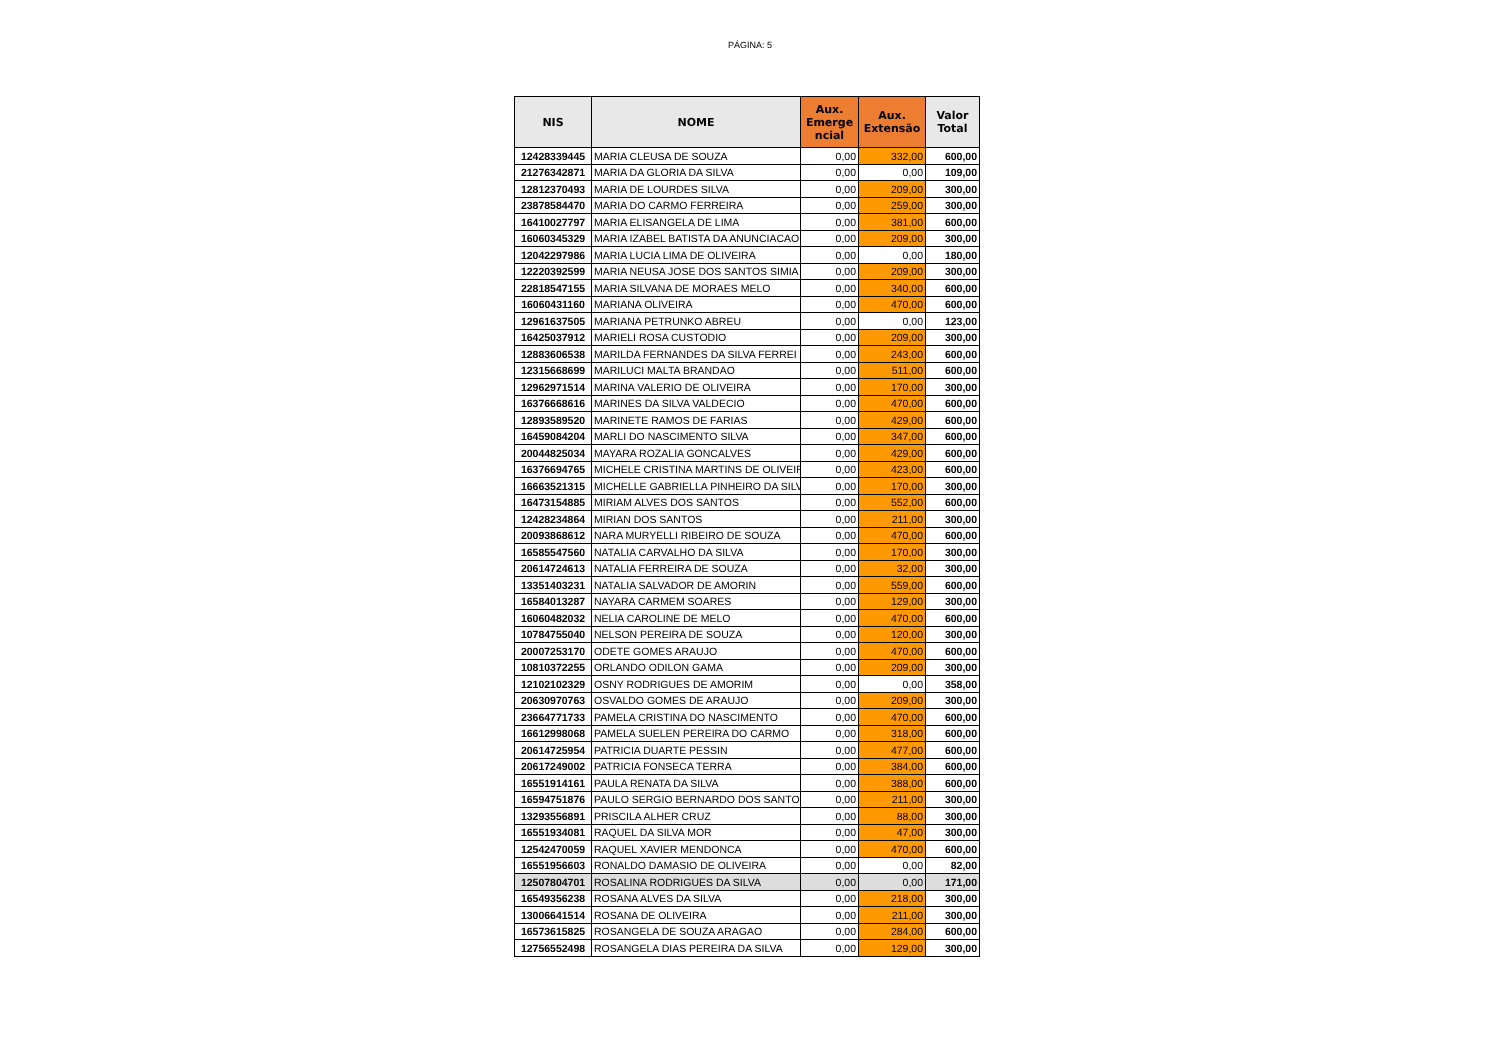PÁGINA: 5
| NIS | NOME | Aux. Emerge ncial | Aux. Extensão | Valor Total |
| --- | --- | --- | --- | --- |
| 12428339445 | MARIA CLEUSA DE SOUZA | 0,00 | 332,00 | 600,00 |
| 21276342871 | MARIA DA GLORIA DA SILVA | 0,00 | 0,00 | 109,00 |
| 12812370493 | MARIA DE LOURDES SILVA | 0,00 | 209,00 | 300,00 |
| 23878584470 | MARIA DO CARMO FERREIRA | 0,00 | 259,00 | 300,00 |
| 16410027797 | MARIA ELISANGELA DE LIMA | 0,00 | 381,00 | 600,00 |
| 16060345329 | MARIA IZABEL BATISTA DA ANUNCIACAO | 0,00 | 209,00 | 300,00 |
| 12042297986 | MARIA LUCIA LIMA DE OLIVEIRA | 0,00 | 0,00 | 180,00 |
| 12220392599 | MARIA NEUSA JOSE DOS SANTOS SIMIA | 0,00 | 209,00 | 300,00 |
| 22818547155 | MARIA SILVANA DE MORAES MELO | 0,00 | 340,00 | 600,00 |
| 16060431160 | MARIANA OLIVEIRA | 0,00 | 470,00 | 600,00 |
| 12961637505 | MARIANA PETRUNKO ABREU | 0,00 | 0,00 | 123,00 |
| 16425037912 | MARIELI ROSA CUSTODIO | 0,00 | 209,00 | 300,00 |
| 12883606538 | MARILDA FERNANDES DA SILVA FERREI | 0,00 | 243,00 | 600,00 |
| 12315668699 | MARILUCI MALTA BRANDAO | 0,00 | 511,00 | 600,00 |
| 12962971514 | MARINA VALERIO DE OLIVEIRA | 0,00 | 170,00 | 300,00 |
| 16376668616 | MARINES DA SILVA VALDECIO | 0,00 | 470,00 | 600,00 |
| 12893589520 | MARINETE RAMOS DE FARIAS | 0,00 | 429,00 | 600,00 |
| 16459084204 | MARLI DO NASCIMENTO SILVA | 0,00 | 347,00 | 600,00 |
| 20044825034 | MAYARA ROZALIA GONCALVES | 0,00 | 429,00 | 600,00 |
| 16376694765 | MICHELE CRISTINA MARTINS DE OLIVEIR | 0,00 | 423,00 | 600,00 |
| 16663521315 | MICHELLE GABRIELLA PINHEIRO DA SILV | 0,00 | 170,00 | 300,00 |
| 16473154885 | MIRIAM ALVES DOS SANTOS | 0,00 | 552,00 | 600,00 |
| 12428234864 | MIRIAN DOS SANTOS | 0,00 | 211,00 | 300,00 |
| 20093868612 | NARA MURYELLI RIBEIRO DE SOUZA | 0,00 | 470,00 | 600,00 |
| 16585547560 | NATALIA CARVALHO DA SILVA | 0,00 | 170,00 | 300,00 |
| 20614724613 | NATALIA FERREIRA DE SOUZA | 0,00 | 32,00 | 300,00 |
| 13351403231 | NATALIA SALVADOR DE AMORIN | 0,00 | 559,00 | 600,00 |
| 16584013287 | NAYARA CARMEM SOARES | 0,00 | 129,00 | 300,00 |
| 16060482032 | NELIA CAROLINE DE MELO | 0,00 | 470,00 | 600,00 |
| 10784755040 | NELSON PEREIRA DE SOUZA | 0,00 | 120,00 | 300,00 |
| 20007253170 | ODETE GOMES ARAUJO | 0,00 | 470,00 | 600,00 |
| 10810372255 | ORLANDO ODILON GAMA | 0,00 | 209,00 | 300,00 |
| 12102102329 | OSNY RODRIGUES DE AMORIM | 0,00 | 0,00 | 358,00 |
| 20630970763 | OSVALDO GOMES DE ARAUJO | 0,00 | 209,00 | 300,00 |
| 23664771733 | PAMELA CRISTINA DO NASCIMENTO | 0,00 | 470,00 | 600,00 |
| 16612998068 | PAMELA SUELEN PEREIRA DO CARMO | 0,00 | 318,00 | 600,00 |
| 20614725954 | PATRICIA DUARTE PESSIN | 0,00 | 477,00 | 600,00 |
| 20617249002 | PATRICIA FONSECA TERRA | 0,00 | 384,00 | 600,00 |
| 16551914161 | PAULA RENATA DA SILVA | 0,00 | 388,00 | 600,00 |
| 16594751876 | PAULO SERGIO BERNARDO DOS SANTO | 0,00 | 211,00 | 300,00 |
| 13293556891 | PRISCILA ALHER CRUZ | 0,00 | 88,00 | 300,00 |
| 16551934081 | RAQUEL DA SILVA MOR | 0,00 | 47,00 | 300,00 |
| 12542470059 | RAQUEL XAVIER MENDONCA | 0,00 | 470,00 | 600,00 |
| 16551956603 | RONALDO DAMASIO DE OLIVEIRA | 0,00 | 0,00 | 82,00 |
| 12507804701 | ROSALINA RODRIGUES DA SILVA | 0,00 | 0,00 | 171,00 |
| 16549356238 | ROSANA ALVES DA SILVA | 0,00 | 218,00 | 300,00 |
| 13006641514 | ROSANA DE OLIVEIRA | 0,00 | 211,00 | 300,00 |
| 16573615825 | ROSANGELA DE SOUZA ARAGAO | 0,00 | 284,00 | 600,00 |
| 12756552498 | ROSANGELA DIAS PEREIRA DA SILVA | 0,00 | 129,00 | 300,00 |